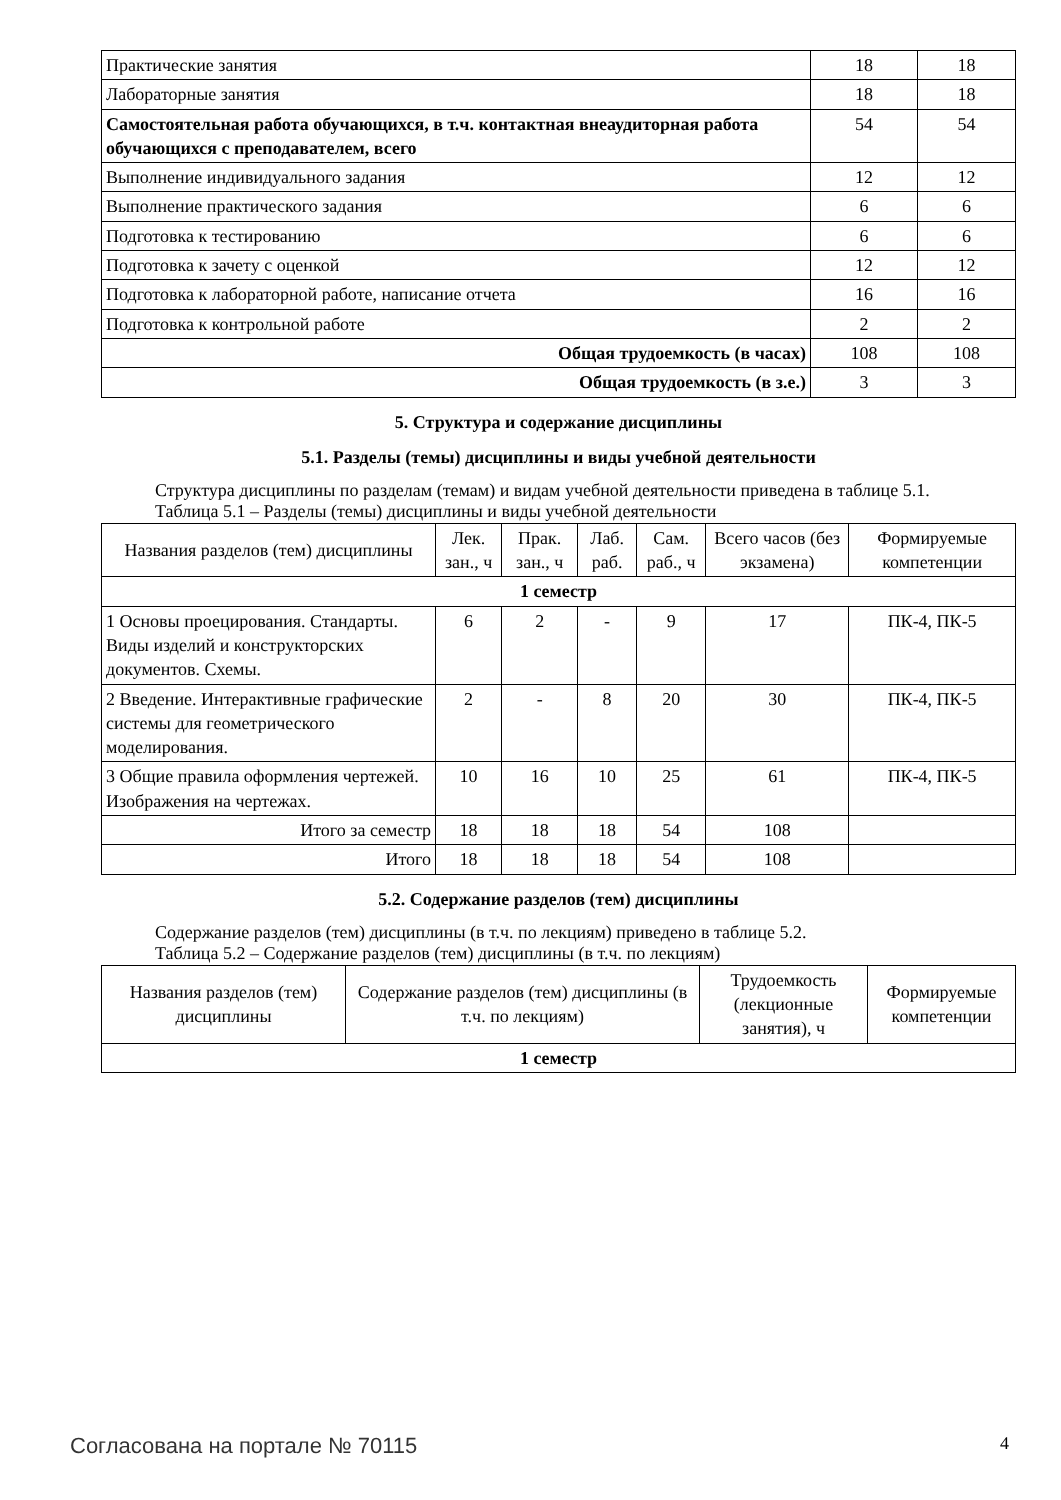| Практические занятия | 18 | 18 |
| Лабораторные занятия | 18 | 18 |
| Самостоятельная работа обучающихся, в т.ч. контактная внеаудиторная работа обучающихся с преподавателем, всего | 54 | 54 |
| Выполнение индивидуального задания | 12 | 12 |
| Выполнение практического задания | 6 | 6 |
| Подготовка к тестированию | 6 | 6 |
| Подготовка к зачету с оценкой | 12 | 12 |
| Подготовка к лабораторной работе, написание отчета | 16 | 16 |
| Подготовка к контрольной работе | 2 | 2 |
| Общая трудоемкость (в часах) | 108 | 108 |
| Общая трудоемкость (в з.е.) | 3 | 3 |
5. Структура и содержание дисциплины
5.1. Разделы (темы) дисциплины и виды учебной деятельности
Структура дисциплины по разделам (темам) и видам учебной деятельности приведена в таблице 5.1.
Таблица 5.1 – Разделы (темы) дисциплины и виды учебной деятельности
| Названия разделов (тем) дисциплины | Лек. зан., ч | Прак. зан., ч | Лаб. раб. | Сам. раб., ч | Всего часов (без экзамена) | Формируемые компетенции |
| --- | --- | --- | --- | --- | --- | --- |
| 1 семестр | | | | | | |
| 1 Основы проецирования. Стандарты. Виды изделий и конструкторских документов. Схемы. | 6 | 2 | - | 9 | 17 | ПК-4, ПК-5 |
| 2 Введение. Интерактивные графические системы для геометрического моделирования. | 2 | - | 8 | 20 | 30 | ПК-4, ПК-5 |
| 3 Общие правила оформления чертежей. Изображения на чертежах. | 10 | 16 | 10 | 25 | 61 | ПК-4, ПК-5 |
| Итого за семестр | 18 | 18 | 18 | 54 | 108 | |
| Итого | 18 | 18 | 18 | 54 | 108 | |
5.2. Содержание разделов (тем) дисциплины
Содержание разделов (тем) дисциплины (в т.ч. по лекциям) приведено в таблице 5.2.
Таблица 5.2 – Содержание разделов (тем) дисциплины (в т.ч. по лекциям)
| Названия разделов (тем) дисциплины | Содержание разделов (тем) дисциплины (в т.ч. по лекциям) | Трудоемкость (лекционные занятия), ч | Формируемые компетенции |
| --- | --- | --- | --- |
| 1 семестр | | | |
Согласована на портале № 70115 4